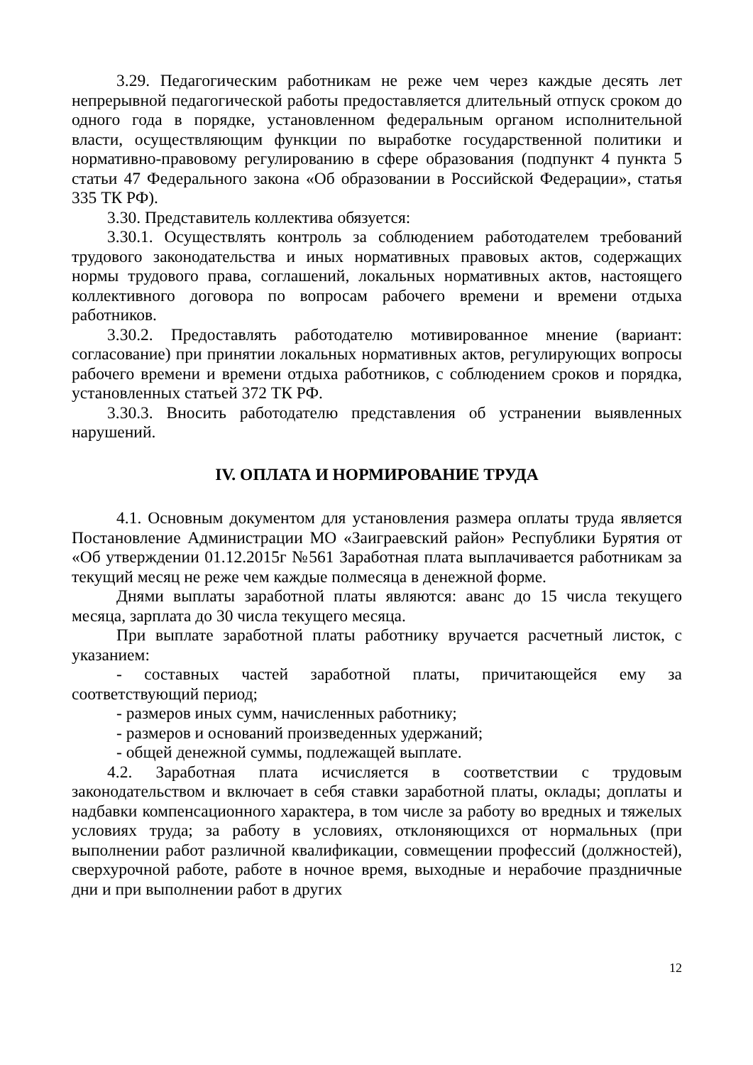3.29. Педагогическим работникам не реже чем через каждые десять лет непрерывной педагогической работы предоставляется длительный отпуск сроком до одного года в порядке, установленном федеральным органом исполнительной власти, осуществляющим функции по выработке государственной политики и нормативно-правовому регулированию в сфере образования (подпункт 4 пункта 5 статьи 47 Федерального закона «Об образовании в Российской Федерации», статья 335 ТК РФ).
3.30. Представитель коллектива обязуется:
3.30.1. Осуществлять контроль за соблюдением работодателем требований трудового законодательства и иных нормативных правовых актов, содержащих нормы трудового права, соглашений, локальных нормативных актов, настоящего коллективного договора по вопросам рабочего времени и времени отдыха работников.
3.30.2. Предоставлять работодателю мотивированное мнение (вариант: согласование) при принятии локальных нормативных актов, регулирующих вопросы рабочего времени и времени отдыха работников, с соблюдением сроков и порядка, установленных статьей 372 ТК РФ.
3.30.3. Вносить работодателю представления об устранении выявленных нарушений.
IV. ОПЛАТА И НОРМИРОВАНИЕ ТРУДА
4.1. Основным документом для установления размера оплаты труда является Постановление Администрации МО «Заиграевский район» Республики Бурятия от «Об утверждении 01.12.2015г №561 Заработная плата выплачивается работникам за текущий месяц не реже чем каждые полмесяца в денежной форме.
Днями выплаты заработной платы являются: аванс до 15 числа текущего месяца, зарплата до 30 числа текущего месяца.
При выплате заработной платы работнику вручается расчетный листок, с указанием:
- составных частей заработной платы, причитающейся ему за соответствующий период;
- размеров иных сумм, начисленных работнику;
- размеров и оснований произведенных удержаний;
- общей денежной суммы, подлежащей выплате.
4.2. Заработная плата исчисляется в соответствии с трудовым законодательством и включает в себя ставки заработной платы, оклады; доплаты и надбавки компенсационного характера, в том числе за работу во вредных и тяжелых условиях труда; за работу в условиях, отклоняющихся от нормальных (при выполнении работ различной квалификации, совмещении профессий (должностей), сверхурочной работе, работе в ночное время, выходные и нерабочие праздничные дни и при выполнении работ в других
12